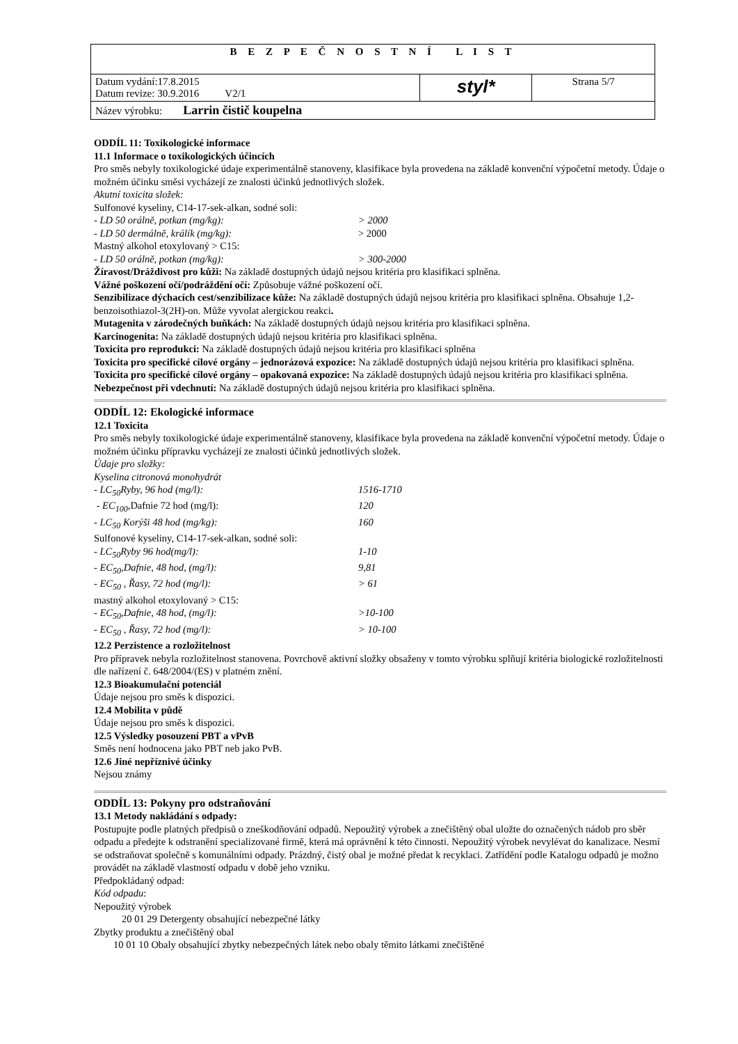| B E Z P E Č N O S T N Í L I S T | | |
| Datum vydání:17.8.2015 Datum revize: 30.9.2016 V2/1 | styl* | Strana 5/7 |
| Název výrobku: Larrin čistič koupelna | | |
ODDÍL 11: Toxikologické informace
11.1 Informace o toxikologických účincích
Pro směs nebyly toxikologické údaje experimentálně stanoveny, klasifikace byla provedena na základě konvenční výpočetní metody. Údaje o možném účinku směsi vycházejí ze znalosti účinků jednotlivých složek.
Akutní toxicita složek:
Sulfonové kyseliny, C14-17-sek-alkan, sodné soli:
- LD 50 orálně, potkan (mg/kg): > 2000
- LD 50 dermálně, králík (mg/kg): > 2000
Mastný alkohol etoxylovaný > C15:
- LD 50 orálně, potkan (mg/kg): > 300-2000
Žíravost/Dráždivost pro kůži: Na základě dostupných údajů nejsou kritéria pro klasifikaci splněna.
Vážné poškození očí/podráždění očí: Způsobuje vážné poškození očí.
Senzibilizace dýchacích cest/senzibilizace kůže: Na základě dostupných údajů nejsou kritéria pro klasifikaci splněna. Obsahuje 1,2-benzoisothiazol-3(2H)-on. Může vyvolat alergickou reakci.
Mutagenita v zárodečných buňkách: Na základě dostupných údajů nejsou kritéria pro klasifikaci splněna.
Karcinogenita: Na základě dostupných údajů nejsou kritéria pro klasifikaci splněna.
Toxicita pro reprodukci: Na základě dostupných údajů nejsou kritéria pro klasifikaci splněna
Toxicita pro specifické cílové orgány – jednorázová expozice: Na základě dostupných údajů nejsou kritéria pro klasifikaci splněna.
Toxicita pro specifické cílové orgány – opakovaná expozice: Na základě dostupných údajů nejsou kritéria pro klasifikaci splněna.
Nebezpečnost při vdechnutí: Na základě dostupných údajů nejsou kritéria pro klasifikaci splněna.
ODDÍL 12: Ekologické informace
12.1 Toxicita
Pro směs nebyly toxikologické údaje experimentálně stanoveny, klasifikace byla provedena na základě konvenční výpočetní metody. Údaje o možném účinku přípravku vycházejí ze znalosti účinků jednotlivých složek.
Údaje pro složky:
Kyselina citronová monohydrát
- LC<sub>50</sub>Ryby, 96 hod (mg/l): 1516-1710
- EC<sub>100</sub>, Dafnie 72 hod (mg/l): 120
- LC<sub>50</sub> Korýši 48 hod (mg/kg): 160
Sulfonové kyseliny, C14-17-sek-alkan, sodné soli:
- LC<sub>50</sub>Ryby 96 hod(mg/l): 1-10
- EC<sub>50</sub>,Dafnie, 48 hod, (mg/l): 9,81
- EC<sub>50</sub> , Řasy, 72 hod (mg/l): > 61
mastný alkohol etoxylovaný > C15:
- EC<sub>50</sub>,Dafnie, 48 hod, (mg/l): >10-100
- EC<sub>50</sub> , Řasy, 72 hod (mg/l): > 10-100
12.2 Perzistence a rozložitelnost
Pro přípravek nebyla rozložitelnost stanovena. Povrchově aktivní složky obsaženy v tomto výrobku splňují kritéria biologické rozložitelnosti dle nařízení č. 648/2004/(ES) v platném znění.
12.3 Bioakumulační potenciál
Údaje nejsou pro směs k dispozici.
12.4 Mobilita v půdě
Údaje nejsou pro směs k dispozici.
12.5 Výsledky posouzení PBT a vPvB
Směs není hodnocena jako PBT neb jako PvB.
12.6 Jiné nepříznivé účinky
Nejsou známy
ODDÍL 13: Pokyny pro odstraňování
13.1 Metody nakládání s odpady:
Postupujte podle platných předpisů o zneškodňování odpadů. Nepoužitý výrobek a znečištěný obal uložte do označených nádob pro sběr odpadu a předejte k odstranění specializované firmě, která má oprávnění k této činnosti. Nepoužitý výrobek nevylévat do kanalizace. Nesmí se odstraňovat společně s komunálními odpady. Prázdný, čistý obal je možné předat k recyklaci. Zatřídění podle Katalogu odpadů je možno provádět na základě vlastností odpadu v době jeho vzniku.
Předpokládaný odpad:
Kód odpadu:
Nepoužitý výrobek
20 01 29 Detergenty obsahující nebezpečné látky
Zbytky produktu a znečištěný obal
10 01 10 Obaly obsahující zbytky nebezpečných látek nebo obaly těmito látkami znečištěné